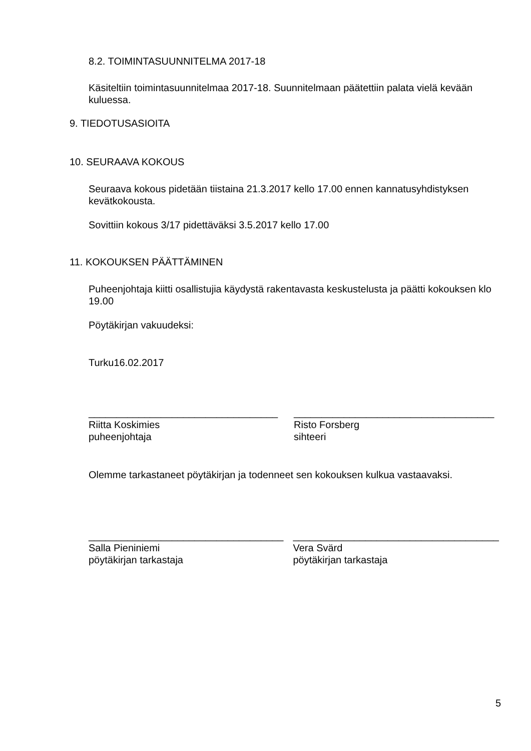8.2. TOIMINTASUUNNITELMA 2017-18
Käsiteltiin toimintasuunnitelmaa 2017-18. Suunnitelmaan päätettiin palata vielä kevään kuluessa.
9. TIEDOTUSASIOITA
10. SEURAAVA KOKOUS
Seuraava kokous pidetään tiistaina 21.3.2017 kello 17.00 ennen kannatusyhdistyksen kevätkokousta.
Sovittiin kokous 3/17 pidettäväksi 3.5.2017 kello 17.00
11. KOKOUKSEN PÄÄTTÄMINEN
Puheenjohtaja kiitti osallistujia käydystä rakentavasta keskustelusta ja päätti kokouksen klo 19.00
Pöytäkirjan vakuudeksi:
Turku16.02.2017
__________________________________
Riitta Koskimies
puheenjohtaja
____________________________________
Risto Forsberg
sihteeri
Olemme tarkastaneet pöytäkirjan ja todenneet sen kokouksen kulkua vastaavaksi.
___________________________________
Salla Pieniniemi
pöytäkirjan tarkastaja
_____________________________________
Vera Svärd
pöytäkirjan tarkastaja
5